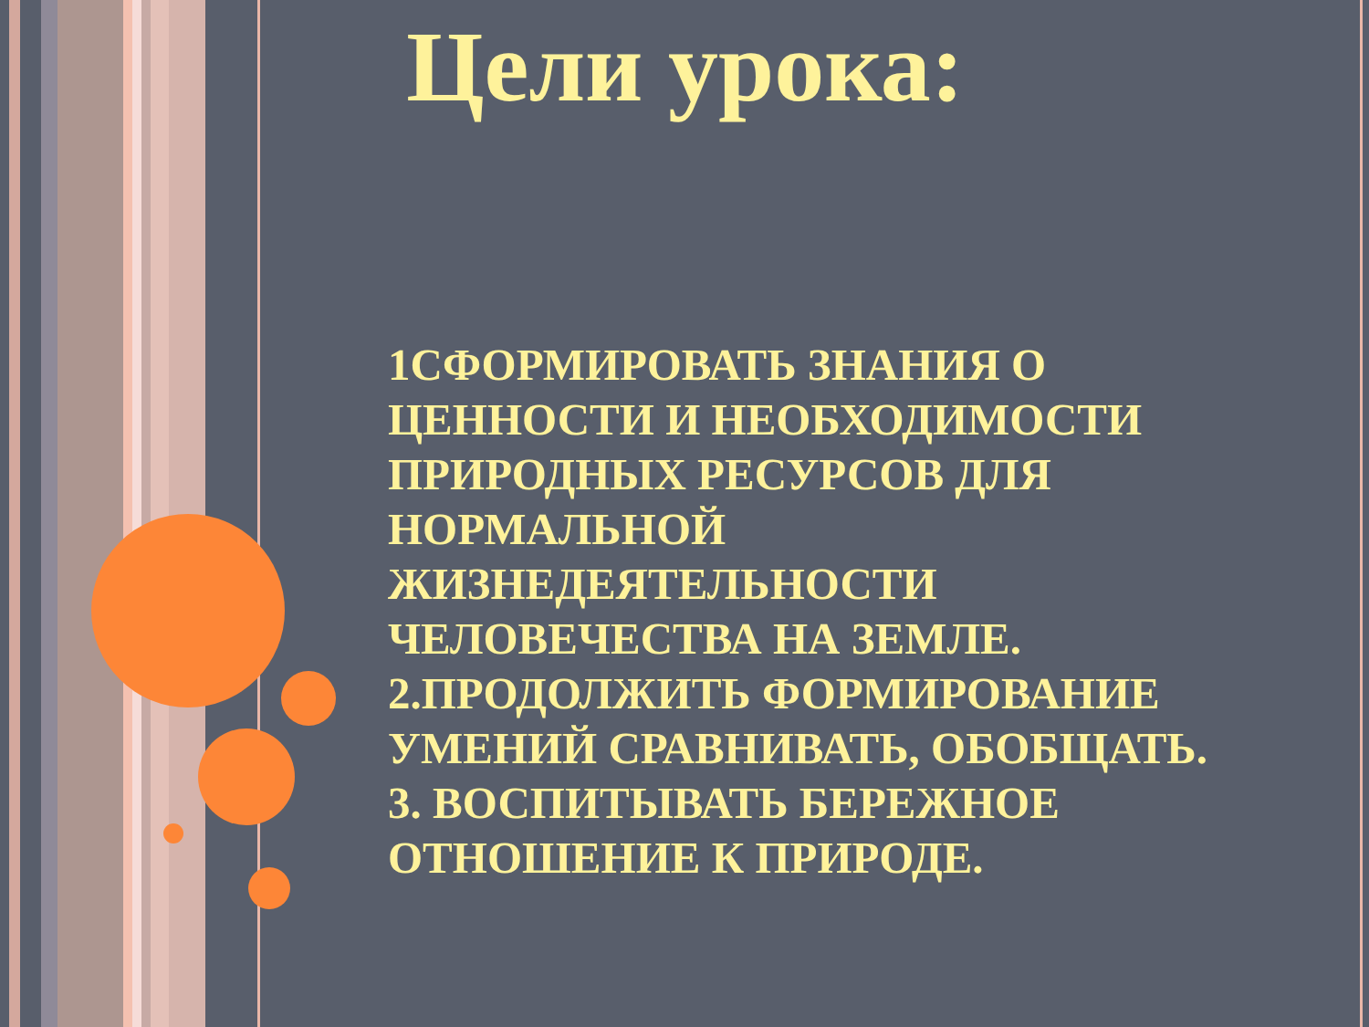Цели урока:
1СФОРМИРОВАТЬ ЗНАНИЯ О ЦЕННОСТИ И НЕОБХОДИМОСТИ ПРИРОДНЫХ РЕСУРСОВ ДЛЯ НОРМАЛЬНОЙ ЖИЗНЕДЕЯТЕЛЬНОСТИ ЧЕЛОВЕЧЕСТВА НА ЗЕМЛЕ.
2.ПРОДОЛЖИТЬ ФОРМИРОВАНИЕ УМЕНИЙ СРАВНИВАТЬ, ОБОБЩАТЬ.
3. ВОСПИТЫВАТЬ БЕРЕЖНОЕ ОТНОШЕНИЕ К ПРИРОДЕ.